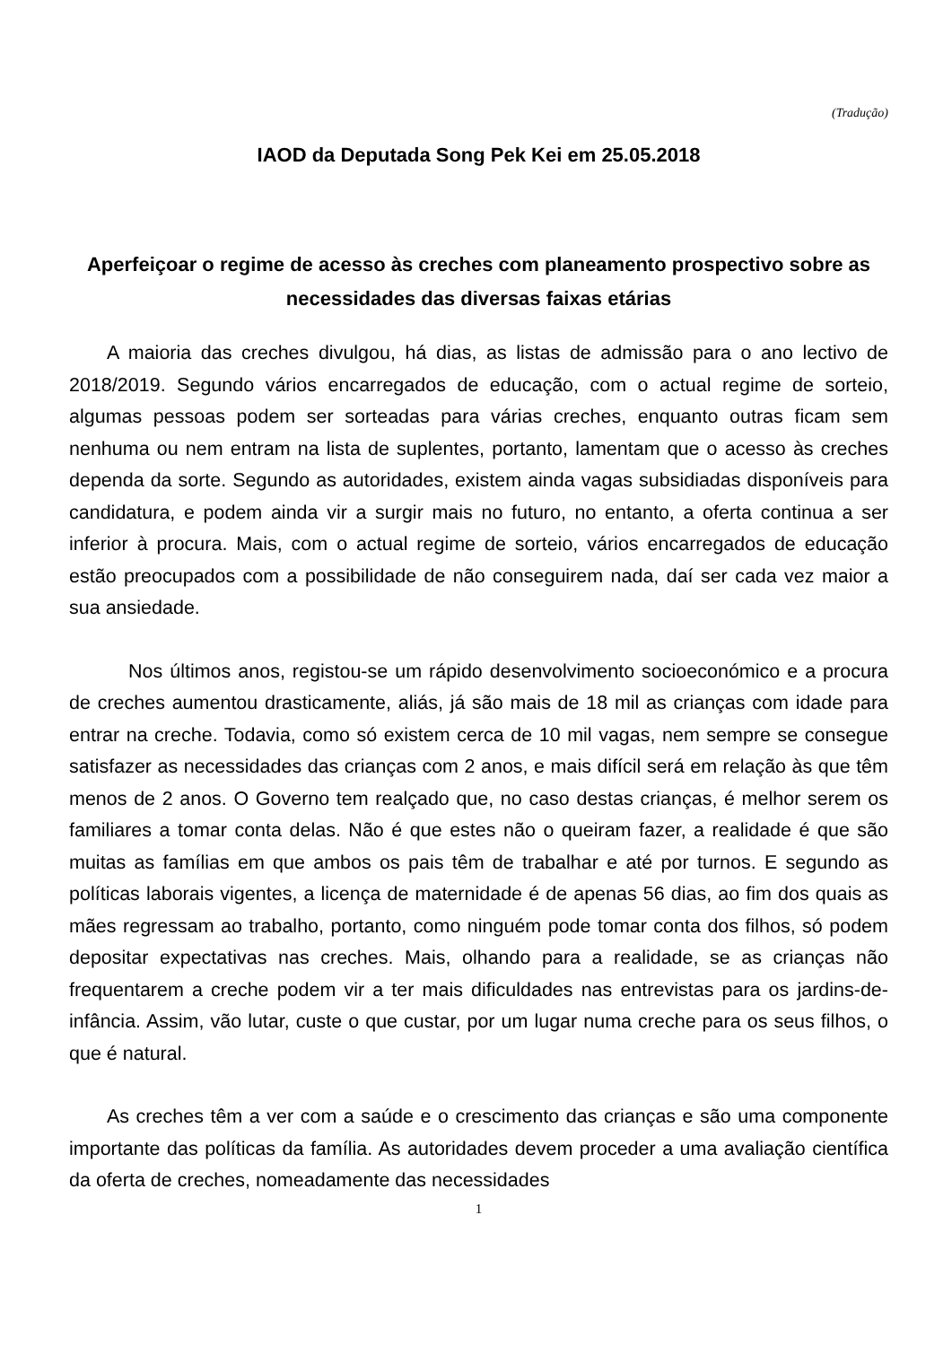(Tradução)
IAOD da Deputada Song Pek Kei em 25.05.2018
Aperfeiçoar o regime de acesso às creches com planeamento prospectivo sobre as necessidades das diversas faixas etárias
A maioria das creches divulgou, há dias, as listas de admissão para o ano lectivo de 2018/2019. Segundo vários encarregados de educação, com o actual regime de sorteio, algumas pessoas podem ser sorteadas para várias creches, enquanto outras ficam sem nenhuma ou nem entram na lista de suplentes, portanto, lamentam que o acesso às creches dependa da sorte. Segundo as autoridades, existem ainda vagas subsidiadas disponíveis para candidatura, e podem ainda vir a surgir mais no futuro, no entanto, a oferta continua a ser inferior à procura. Mais, com o actual regime de sorteio, vários encarregados de educação estão preocupados com a possibilidade de não conseguirem nada, daí ser cada vez maior a sua ansiedade.
Nos últimos anos, registou-se um rápido desenvolvimento socioeconómico e a procura de creches aumentou drasticamente, aliás, já são mais de 18 mil as crianças com idade para entrar na creche. Todavia, como só existem cerca de 10 mil vagas, nem sempre se consegue satisfazer as necessidades das crianças com 2 anos, e mais difícil será em relação às que têm menos de 2 anos. O Governo tem realçado que, no caso destas crianças, é melhor serem os familiares a tomar conta delas. Não é que estes não o queiram fazer, a realidade é que são muitas as famílias em que ambos os pais têm de trabalhar e até por turnos. E segundo as políticas laborais vigentes, a licença de maternidade é de apenas 56 dias, ao fim dos quais as mães regressam ao trabalho, portanto, como ninguém pode tomar conta dos filhos, só podem depositar expectativas nas creches. Mais, olhando para a realidade, se as crianças não frequentarem a creche podem vir a ter mais dificuldades nas entrevistas para os jardins-de-infância. Assim, vão lutar, custe o que custar, por um lugar numa creche para os seus filhos, o que é natural.
As creches têm a ver com a saúde e o crescimento das crianças e são uma componente importante das políticas da família. As autoridades devem proceder a uma avaliação científica da oferta de creches, nomeadamente das necessidades
1